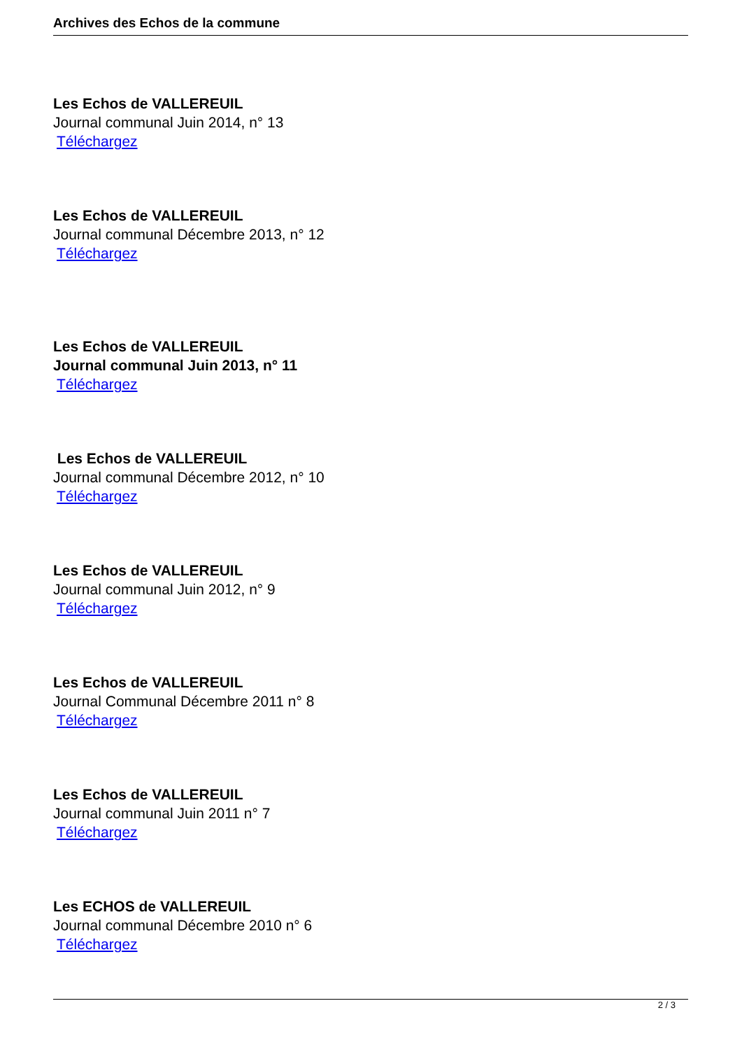Archives des Echos de la commune
Les Echos de VALLEREUIL
Journal communal Juin 2014, n° 13
Téléchargez
Les Echos de VALLEREUIL
Journal communal Décembre 2013, n° 12
Téléchargez
Les Echos de VALLEREUIL
Journal communal Juin 2013, n° 11
Téléchargez
Les Echos de VALLEREUIL
Journal communal Décembre 2012, n° 10
Téléchargez
Les Echos de VALLEREUIL
Journal communal Juin 2012, n° 9
Téléchargez
Les Echos de VALLEREUIL
Journal Communal Décembre 2011 n° 8
Téléchargez
Les Echos de VALLEREUIL
Journal communal Juin 2011 n° 7
Téléchargez
Les ECHOS de VALLEREUIL
Journal communal Décembre 2010 n° 6
Téléchargez
2 / 3